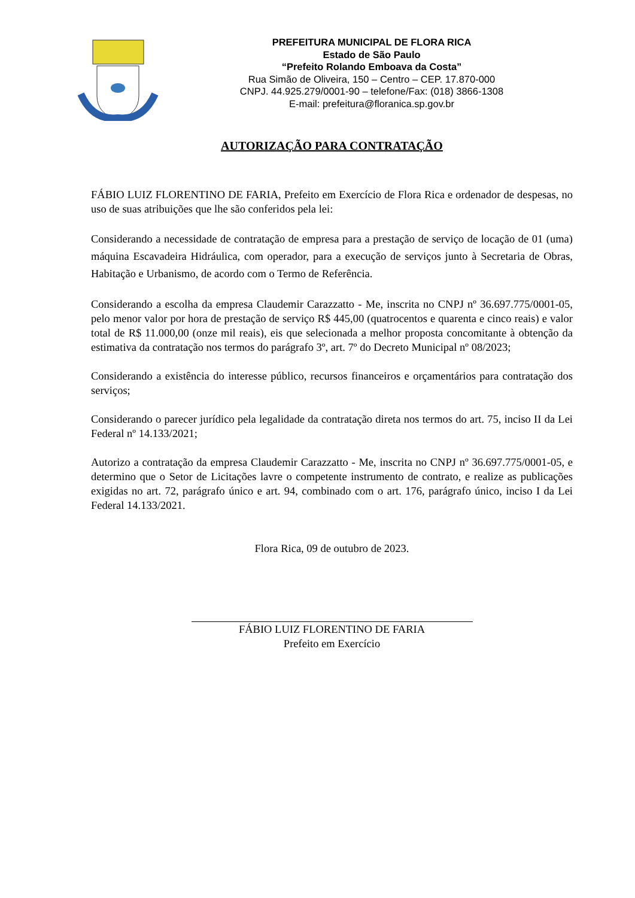PREFEITURA MUNICIPAL DE FLORA RICA
Estado de São Paulo
“Prefeito Rolando Emboava da Costa”
Rua Simão de Oliveira, 150 – Centro – CEP. 17.870-000
CNPJ. 44.925.279/0001-90 – telefone/Fax: (018) 3866-1308
E-mail: prefeitura@floranica.sp.gov.br
AUTORIZAÇÃO PARA CONTRATAÇÃO
FÁBIO LUIZ FLORENTINO DE FARIA, Prefeito em Exercício de Flora Rica e ordenador de despesas, no uso de suas atribuições que lhe são conferidos pela lei:
Considerando a necessidade de contratação de empresa para a prestação de serviço de locação de 01 (uma) máquina Escavadeira Hidráulica, com operador, para a execução de serviços junto à Secretaria de Obras, Habitação e Urbanismo, de acordo com o Termo de Referência.
Considerando a escolha da empresa Claudemir Carazzatto - Me, inscrita no CNPJ nº 36.697.775/0001-05, pelo menor valor por hora de prestação de serviço R$ 445,00 (quatrocentos e quarenta e cinco reais) e valor total de R$ 11.000,00 (onze mil reais), eis que selecionada a melhor proposta concomitante à obtenção da estimativa da contratação nos termos do parágrafo 3º, art. 7º do Decreto Municipal nº 08/2023;
Considerando a existência do interesse público, recursos financeiros e orçamentários para contratação dos serviços;
Considerando o parecer jurídico pela legalidade da contratação direta nos termos do art. 75, inciso II da Lei Federal nº 14.133/2021;
Autorizo a contratação da empresa Claudemir Carazzatto - Me, inscrita no CNPJ nº 36.697.775/0001-05, e determino que o Setor de Licitações lavre o competente instrumento de contrato, e realize as publicações exigidas no art. 72, parágrafo único e art. 94, combinado com o art. 176, parágrafo único, inciso I da Lei Federal 14.133/2021.
Flora Rica, 09 de outubro de 2023.
FÁBIO LUIZ FLORENTINO DE FARIA
Prefeito em Exercício